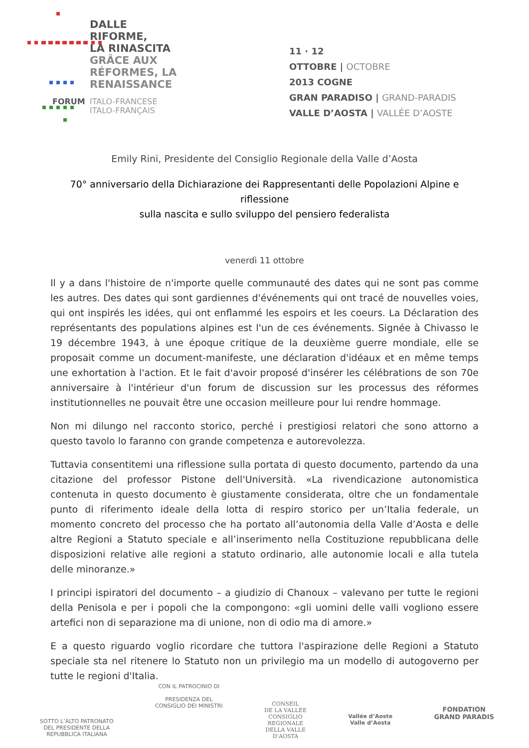DALLE
RIFORME,
LA RINASCITA
GRÂCE AUX
RÉFORMES, LA
RENAISSANCE
FORUM ITALO-FRANCESE
ITALO-FRANÇAIS
11 · 12
OTTOBRE | OCTOBRE
2013 COGNE
GRAN PARADISO | GRAND-PARADIS
VALLE D’AOSTA | VALLÉE D’AOSTE
Emily Rini, Presidente del Consiglio Regionale della Valle d’Aosta
70° anniversario della Dichiarazione dei Rappresentanti delle Popolazioni Alpine e riflessione
sulla nascita e sullo sviluppo del pensiero federalista
venerdì 11 ottobre
Il y a dans l'histoire de n'importe quelle communauté des dates qui ne sont pas comme les autres. Des dates qui sont gardiennes d'événements qui ont tracé de nouvelles voies, qui ont inspirés les idées, qui ont enflammé les espoirs et les coeurs. La Déclaration des représentants des populations alpines est l'un de ces événements. Signée à Chivasso le 19 décembre 1943, à une époque critique de la deuxième guerre mondiale, elle se proposait comme un document-manifeste, une déclaration d'idéaux et en même temps une exhortation à l'action. Et le fait d'avoir proposé d'insérer les célébrations de son 70e anniversaire à l'intérieur d'un forum de discussion sur les processus des réformes institutionnelles ne pouvait être une occasion meilleure pour lui rendre hommage.
Non mi dilungo nel racconto storico, perché i prestigiosi relatori che sono attorno a questo tavolo lo faranno con grande competenza e autorevolezza.
Tuttavia consentitemi una riflessione sulla portata di questo documento, partendo da una citazione del professor Pistone dell'Università. «La rivendicazione autonomistica contenuta in questo documento è giustamente considerata, oltre che un fondamentale punto di riferimento ideale della lotta di respiro storico per un’Italia federale, un momento concreto del processo che ha portato all’autonomia della Valle d’Aosta e delle altre Regioni a Statuto speciale e all’inserimento nella Costituzione repubblicana delle disposizioni relative alle regioni a statuto ordinario, alle autonomie locali e alla tutela delle minoranze.»
I principi ispiratori del documento – a giudizio di Chanoux – valevano per tutte le regioni della Penisola e per i popoli che la compongono: «gli uomini delle valli vogliono essere artefici non di separazione ma di unione, non di odio ma di amore.»
E a questo riguardo voglio ricordare che tuttora l'aspirazione delle Regioni a Statuto speciale sta nel ritenere lo Statuto non un privilegio ma un modello di autogoverno per tutte le regioni d'Italia.
SOTTO L’ALTO PATRONATO
DEL PRESIDENTE DELLA
REPUBBLICA ITALIANA
CON IL PATROCINIO DI
PRESIDENZA DEL
CONSIGLIO DEI MINISTRI
CONSEIL
DE LA VALLÉE
CONSIGLIO
REGIONALE
DELLA VALLE
D’AOSTA
Vallée d’Aoste
Valle d’Aosta
FONDATION
GRAND PARADIS